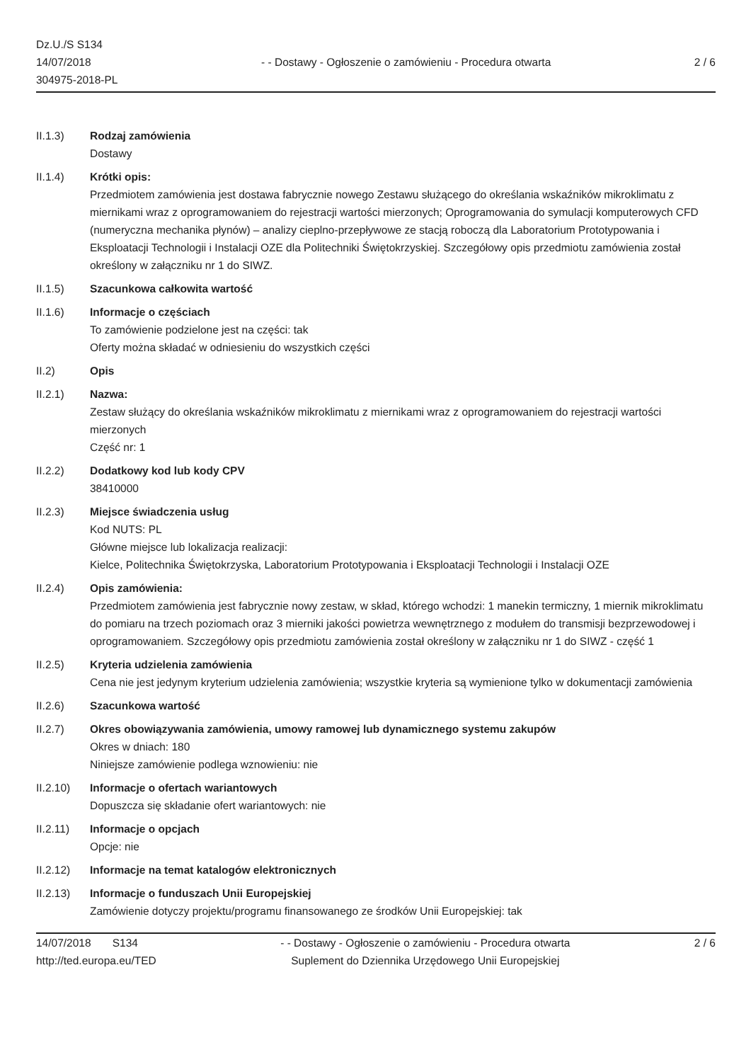Dz.U./S S134
14/07/2018
304975-2018-PL
- - Dostawy - Ogłoszenie o zamówieniu - Procedura otwarta
2 / 6
II.1.3) Rodzaj zamówienia
Dostawy
II.1.4) Krótki opis:
Przedmiotem zamówienia jest dostawa fabrycznie nowego Zestawu służącego do określania wskaźników mikroklimatu z miernikami wraz z oprogramowaniem do rejestracji wartości mierzonych; Oprogramowania do symulacji komputerowych CFD (numeryczna mechanika płynów) – analizy cieplno-przepływowe ze stacją roboczą dla Laboratorium Prototypowania i Eksploatacji Technologii i Instalacji OZE dla Politechniki Świętokrzyskiej. Szczegółowy opis przedmiotu zamówienia został określony w załączniku nr 1 do SIWZ.
II.1.5) Szacunkowa całkowita wartość
II.1.6) Informacje o częściach
To zamówienie podzielone jest na części: tak
Oferty można składać w odniesieniu do wszystkich części
II.2) Opis
II.2.1) Nazwa:
Zestaw służący do określania wskaźników mikroklimatu z miernikami wraz z oprogramowaniem do rejestracji wartości mierzonych
Część nr: 1
II.2.2) Dodatkowy kod lub kody CPV
38410000
II.2.3) Miejsce świadczenia usług
Kod NUTS: PL
Główne miejsce lub lokalizacja realizacji:
Kielce, Politechnika Świętokrzyska, Laboratorium Prototypowania i Eksploatacji Technologii i Instalacji OZE
II.2.4) Opis zamówienia:
Przedmiotem zamówienia jest fabrycznie nowy zestaw, w skład, którego wchodzi: 1 manekin termiczny, 1 miernik mikroklimatu do pomiaru na trzech poziomach oraz 3 mierniki jakości powietrza wewnętrznego z modułem do transmisji bezprzewodowej i oprogramowaniem. Szczegółowy opis przedmiotu zamówienia został określony w załączniku nr 1 do SIWZ - część 1
II.2.5) Kryteria udzielenia zamówienia
Cena nie jest jedynym kryterium udzielenia zamówienia; wszystkie kryteria są wymienione tylko w dokumentacji zamówienia
II.2.6) Szacunkowa wartość
II.2.7) Okres obowiązywania zamówienia, umowy ramowej lub dynamicznego systemu zakupów
Okres w dniach: 180
Niniejsze zamówienie podlega wznowieniu: nie
II.2.10) Informacje o ofertach wariantowych
Dopuszcza się składanie ofert wariantowych: nie
II.2.11) Informacje o opcjach
Opcje: nie
II.2.12) Informacje na temat katalogów elektronicznych
II.2.13) Informacje o funduszach Unii Europejskiej
Zamówienie dotyczy projektu/programu finansowanego ze środków Unii Europejskiej: tak
14/07/2018 S134
http://ted.europa.eu/TED
- - Dostawy - Ogłoszenie o zamówieniu - Procedura otwarta
Suplement do Dziennika Urzędowego Unii Europejskiej
2 / 6